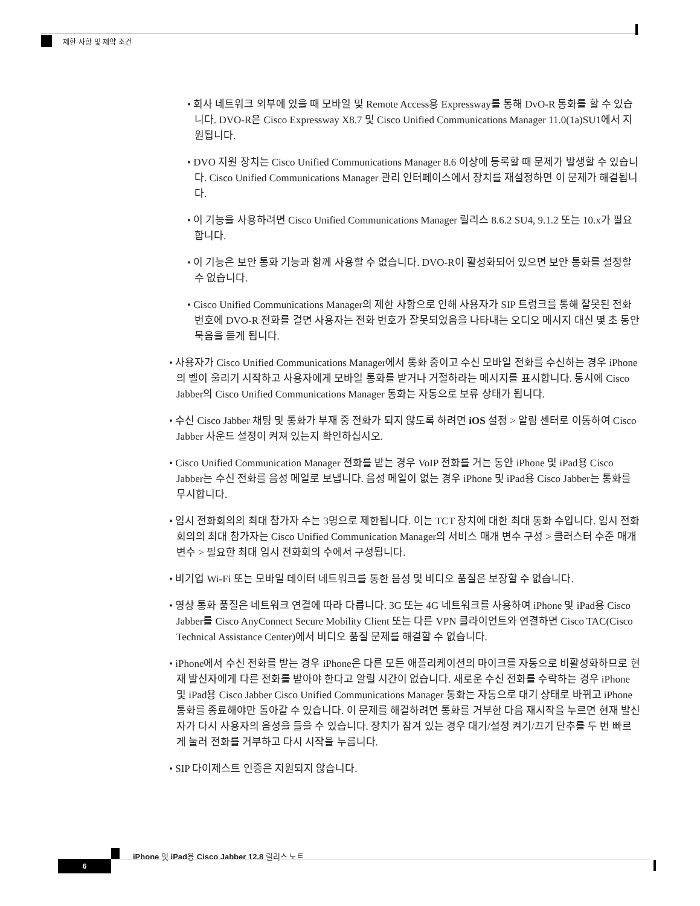제한 사항 및 제약 조건
• 회사 네트워크 외부에 있을 때 모바일 및 Remote Access용 Expressway를 통해 DvO-R 통화를 할 수 있습니다. DVO-R은 Cisco Expressway X8.7 및 Cisco Unified Communications Manager 11.0(1a)SU1에서 지원됩니다.
• DVO 지원 장치는 Cisco Unified Communications Manager 8.6 이상에 등록할 때 문제가 발생할 수 있습니다. Cisco Unified Communications Manager 관리 인터페이스에서 장치를 재설정하면 이 문제가 해결됩니다.
• 이 기능을 사용하려면 Cisco Unified Communications Manager 릴리스 8.6.2 SU4, 9.1.2 또는 10.x가 필요합니다.
• 이 기능은 보안 통화 기능과 함께 사용할 수 없습니다. DVO-R이 활성화되어 있으면 보안 통화를 설정할 수 없습니다.
• Cisco Unified Communications Manager의 제한 사항으로 인해 사용자가 SIP 트렁크를 통해 잘못된 전화 번호에 DVO-R 전화를 걸면 사용자는 전화 번호가 잘못되었음을 나타내는 오디오 메시지 대신 몇 초 동안 묵음을 듣게 됩니다.
• 사용자가 Cisco Unified Communications Manager에서 통화 중이고 수신 모바일 전화를 수신하는 경우 iPhone의 벨이 울리기 시작하고 사용자에게 모바일 통화를 받거나 거절하라는 메시지를 표시합니다. 동시에 Cisco Jabber의 Cisco Unified Communications Manager 통화는 자동으로 보류 상태가 됩니다.
• 수신 Cisco Jabber 채팅 및 통화가 부재 중 전화가 되지 않도록 하려면 iOS 설정 > 알림 센터로 이동하여 Cisco Jabber 사운드 설정이 켜져 있는지 확인하십시오.
• Cisco Unified Communication Manager 전화를 받는 경우 VoIP 전화를 거는 동안 iPhone 및 iPad용 Cisco Jabber는 수신 전화를 음성 메일로 보냅니다. 음성 메일이 없는 경우 iPhone 및 iPad용 Cisco Jabber는 통화를 무시합니다.
• 임시 전화회의의 최대 참가자 수는 3명으로 제한됩니다. 이는 TCT 장치에 대한 최대 통화 수입니다. 임시 전화회의의 최대 참가자는 Cisco Unified Communication Manager의 서비스 매개 변수 구성 > 클러스터 수준 매개변수 > 필요한 최대 임시 전화회의 수에서 구성됩니다.
• 비기업 Wi-Fi 또는 모바일 데이터 네트워크를 통한 음성 및 비디오 품질은 보장할 수 없습니다.
• 영상 통화 품질은 네트워크 연결에 따라 다릅니다. 3G 또는 4G 네트워크를 사용하여 iPhone 및 iPad용 Cisco Jabber를 Cisco AnyConnect Secure Mobility Client 또는 다른 VPN 클라이언트와 연결하면 Cisco TAC(Cisco Technical Assistance Center)에서 비디오 품질 문제를 해결할 수 없습니다.
• iPhone에서 수신 전화를 받는 경우 iPhone은 다른 모든 애플리케이션의 마이크를 자동으로 비활성화하므로 현재 발신자에게 다른 전화를 받아야 한다고 알릴 시간이 없습니다. 새로운 수신 전화를 수락하는 경우 iPhone 및 iPad용 Cisco Jabber Cisco Unified Communications Manager 통화는 자동으로 대기 상태로 바뀌고 iPhone 통화를 종료해야만 돌아갈 수 있습니다. 이 문제를 해결하려면 통화를 거부한 다음 재시작을 누르면 현재 발신자가 다시 사용자의 음성을 들을 수 있습니다. 장치가 잠겨 있는 경우 대기/설정 켜기/끄기 단추를 두 번 빠르게 눌러 전화를 거부하고 다시 시작을 누릅니다.
• SIP 다이제스트 인증은 지원되지 않습니다.
iPhone 및 iPad용 Cisco Jabber 12.8 릴리스 노트
6